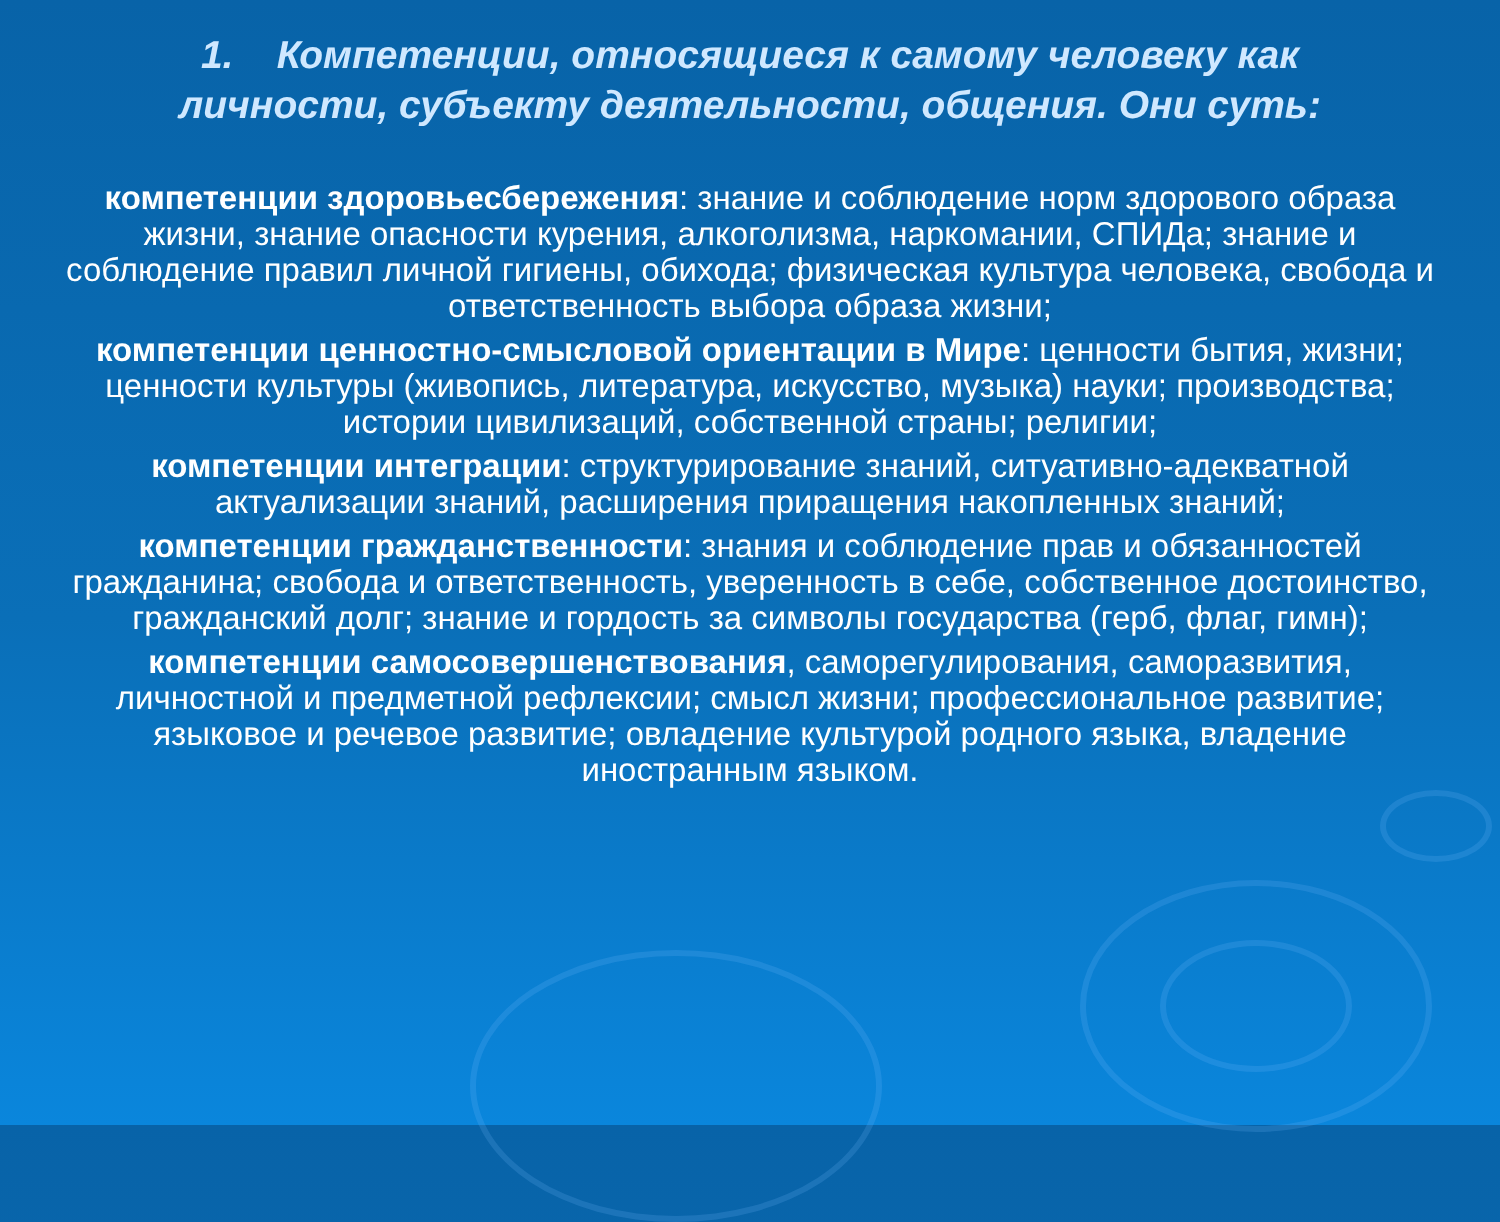1. Компетенции, относящиеся к самому человеку как личности, субъекту деятельности, общения. Они суть:
компетенции здоровьесбережения: знание и соблюдение норм здорового образа жизни, знание опасности курения, алкоголизма, наркомании, СПИДа; знание и соблюдение правил личной гигиены, обихода; физическая культура человека, свобода и ответственность выбора образа жизни;
компетенции ценностно-смысловой ориентации в Мире: ценности бытия, жизни; ценности культуры (живопись, литература, искусство, музыка) науки; производства; истории цивилизаций, собственной страны; религии;
компетенции интеграции: структурирование знаний, ситуативно-адекватной актуализации знаний, расширения приращения накопленных знаний;
компетенции гражданственности: знания и соблюдение прав и обязанностей гражданина; свобода и ответственность, уверенность в себе, собственное достоинство, гражданский долг; знание и гордость за символы государства (герб, флаг, гимн);
компетенции самосовершенствования, саморегулирования, саморазвития, личностной и предметной рефлексии; смысл жизни; профессиональное развитие; языковое и речевое развитие; овладение культурой родного языка, владение иностранным языком.